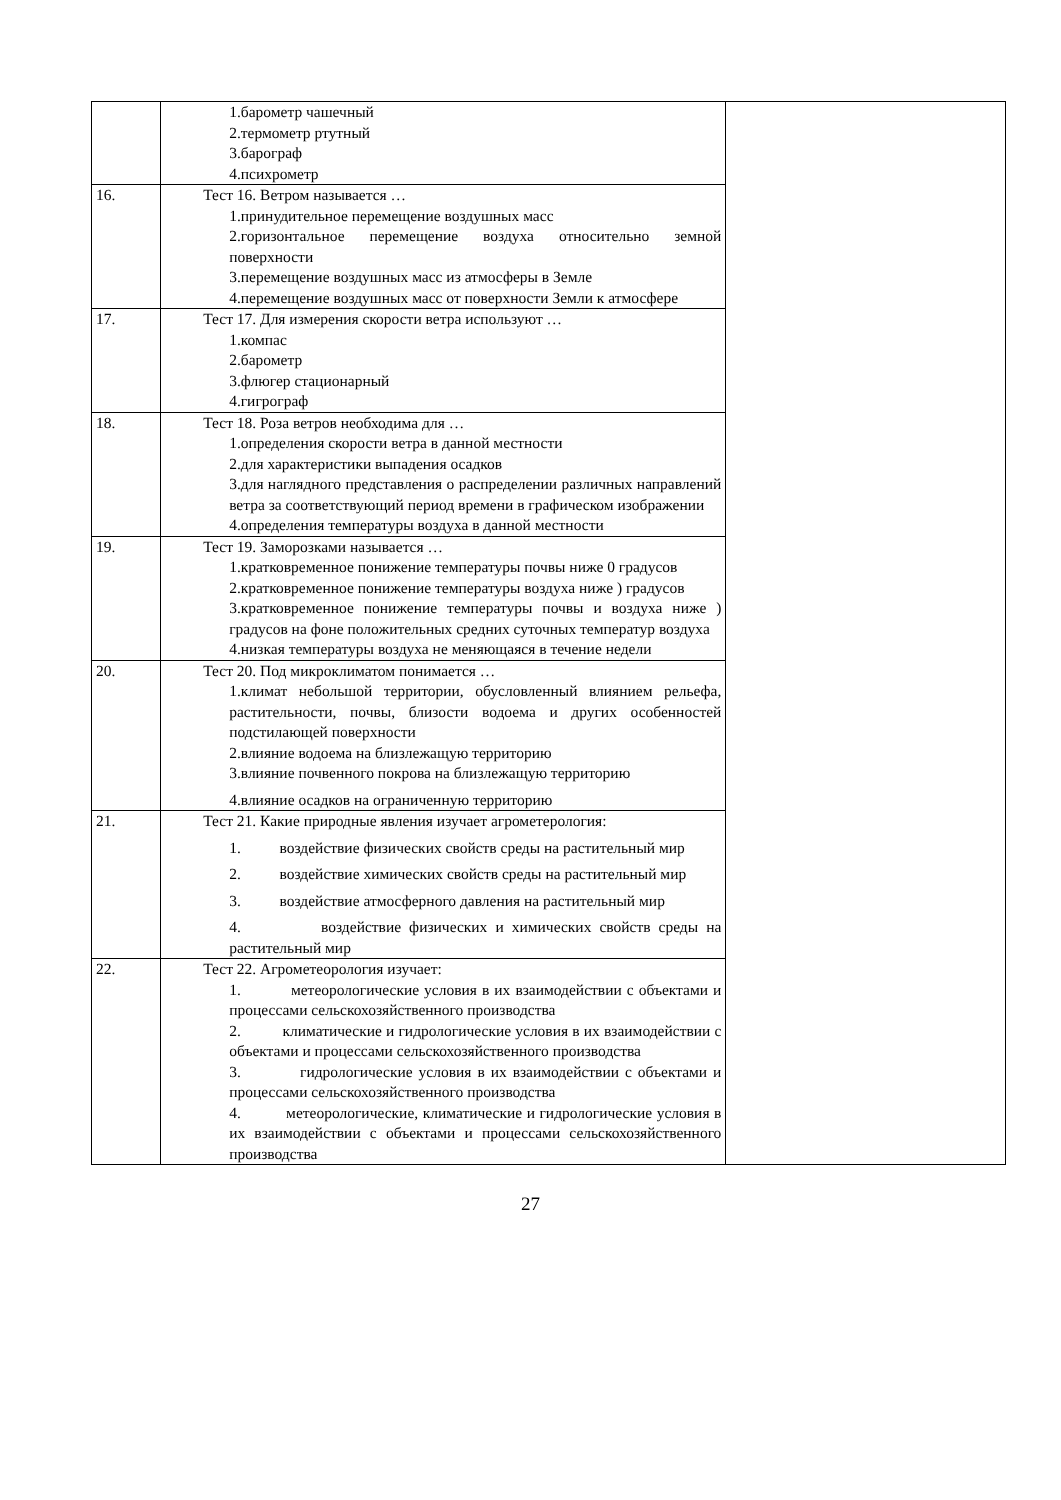| | 1.барометр чашечный 2.термометр ртутный 3.барограф 4.психрометр | |
| 16. | Тест 16. Ветром называется … 1.принудительное перемещение воздушных масс 2.горизонтальное перемещение воздуха относительно земной поверхности 3.перемещение воздушных масс из атмосферы в Земле 4.перемещение воздушных масс от поверхности Земли к атмосфере | |
| 17. | Тест 17. Для измерения скорости ветра используют … 1.компас 2.барометр 3.флюгер стационарный 4.гигрограф | |
| 18. | Тест 18. Роза ветров необходима для … 1.определения скорости ветра в данной местности 2.для характеристики выпадения осадков 3.для наглядного представления о распределении различных направлений ветра за соответствующий период времени в графическом изображении 4.определения температуры воздуха в данной местности | |
| 19. | Тест 19. Заморозками называется … 1.кратковременное понижение температуры почвы ниже 0 градусов 2.кратковременное понижение температуры воздуха ниже ) градусов 3.кратковременное понижение температуры почвы и воздуха ниже ) градусов на фоне положительных средних суточных температур воздуха 4.низкая температуры воздуха не меняющаяся в течение недели | |
| 20. | Тест 20. Под микроклиматом понимается … 1.климат небольшой территории, обусловленный влиянием рельефа, растительности, почвы, близости водоема и других особенностей подстилающей поверхности 2.влияние водоема на близлежащую территорию 3.влияние почвенного покрова на близлежащую территорию 4.влияние осадков на ограниченную территорию | |
| 21. | Тест 21. Какие природные явления изучает агрометерология: 1. воздействие физических свойств среды на растительный мир 2. воздействие химических свойств среды на растительный мир 3. воздействие атмосферного давления на растительный мир 4. воздействие физических и химических свойств среды на растительный мир | |
| 22. | Тест 22. Агрометеорология изучает: 1. метеорологические условия в их взаимодействии с объектами и процессами сельскохозяйственного производства 2. климатические и гидрологические условия в их взаимодействии с объектами и процессами сельскохозяйственного производства 3. гидрологические условия в их взаимодействии с объектами и процессами сельскохозяйственного производства 4. метеорологические, климатические и гидрологические условия в их взаимодействии с объектами и процессами сельскохозяйственного производства | |
27